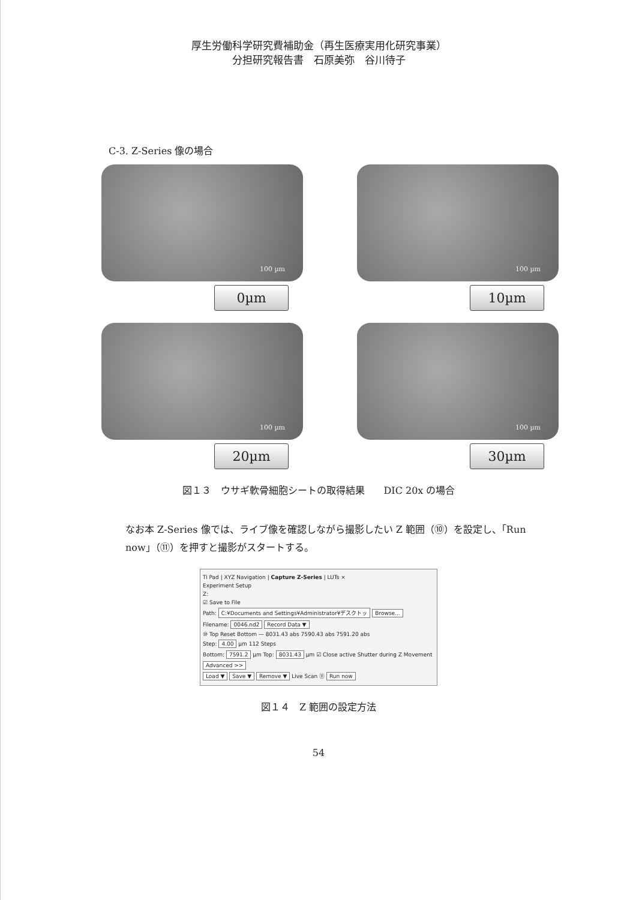厚生労働科学研究費補助金（再生医療実用化研究事業）
分担研究報告書　石原美弥　谷川待子
C-3. Z-Series 像の場合
100 µm
0µm
100 µm
10µm
100 µm
20µm
100 µm
30µm
図１３　ウサギ軟骨細胞シートの取得結果　　DIC 20x の場合
なお本 Z-Series 像では、ライブ像を確認しながら撮影したい Z 範囲（⑩）を設定し、「Run now」（⑪）を押すと撮影がスタートする。
Ti Pad | XYZ Navigation | Capture Z-Series | LUTs ×
Experiment Setup
Z:
☑ Save to File
Path: C:¥Documents and Settings¥Administrator¥デスクトッ Browse...
Filename: 0046.nd2 Record Data ▼
⑩ Top Reset Bottom — 8031.43 abs 7590.43 abs 7591.20 abs
Step: 4.00 µm 112 Steps
Bottom: 7591.2 µm Top: 8031.43 µm ☑ Close active Shutter during Z Movement
Advanced >>
Load ▼ Save ▼ Remove ▼ Live Scan ⑪ Run now
図１４　Z 範囲の設定方法
54